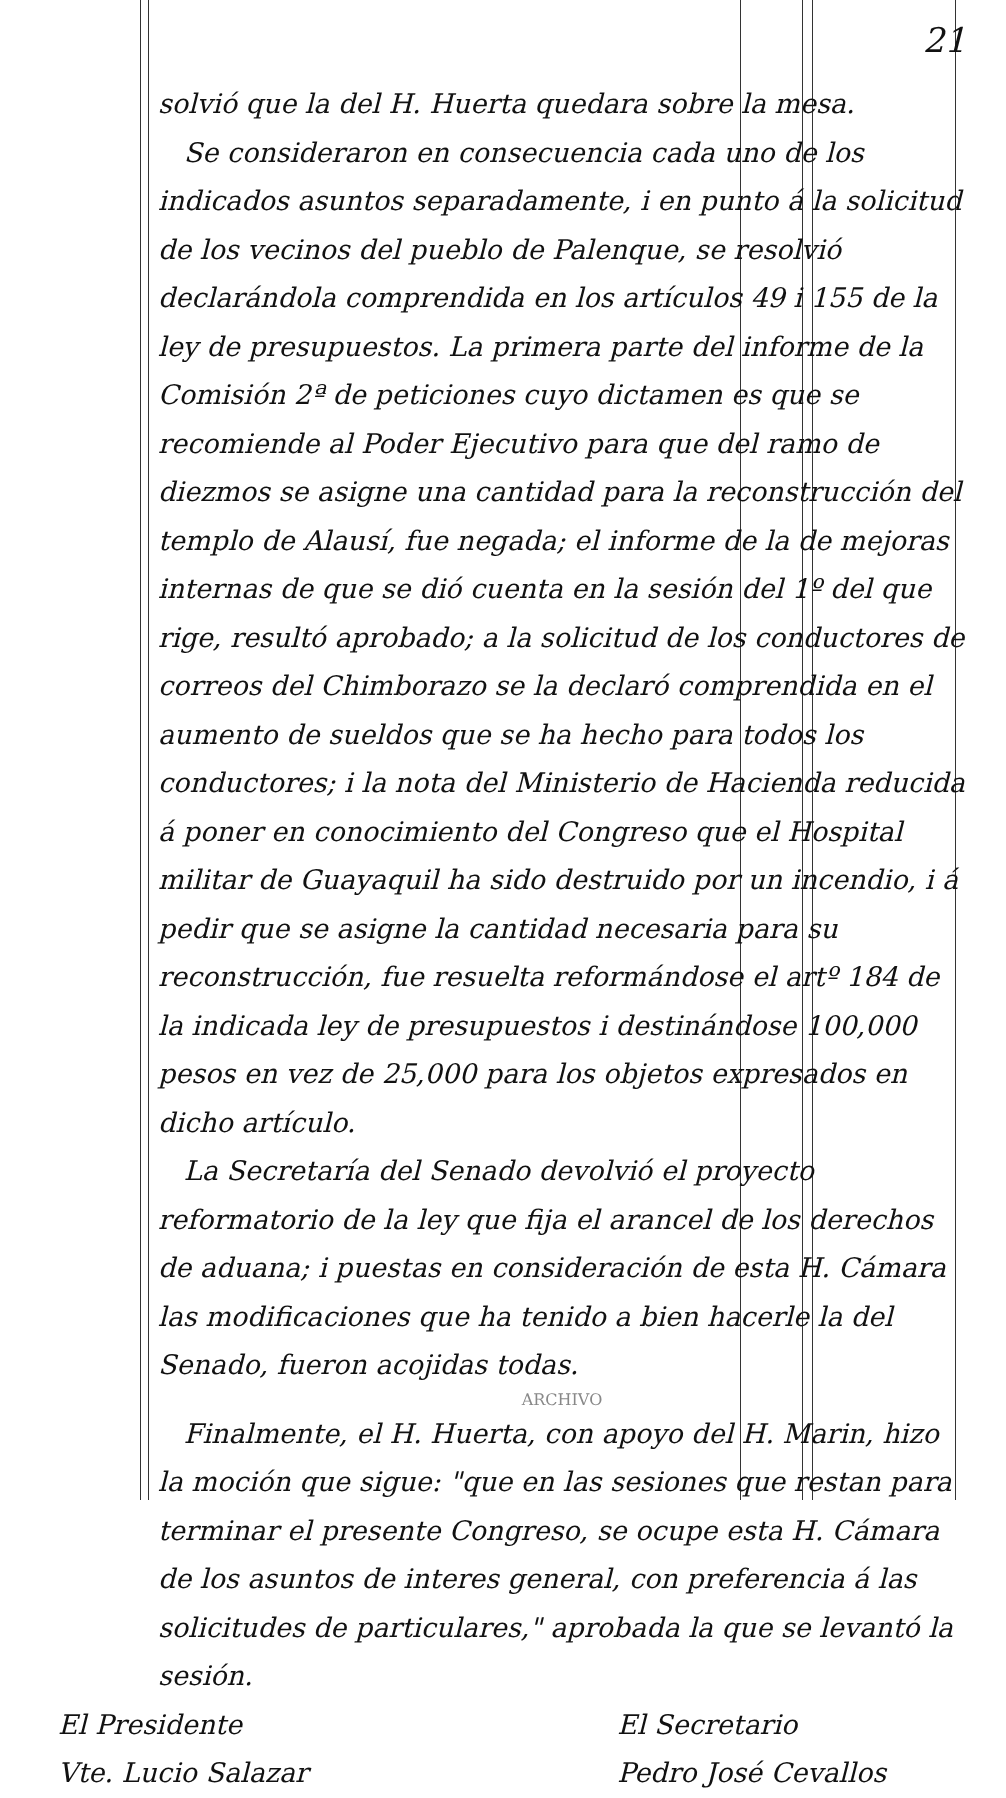21
solvió que la del H. Huerta quedara sobre la mesa.
Se consideraron en consecuencia cada uno de los indicados asuntos separadamente, i en punto á la solicitud de los vecinos del pueblo de Palenque, se resolvió declarándola comprendida en los artículos 49 i 155 de la ley de presupuestos. La primera parte del informe de la Comisión 2ª de peticiones cuyo dictamen es que se recomiende al Poder Ejecutivo para que del ramo de diezmos se asigne una cantidad para la reconstrucción del templo de Alausí, fue negada; el informe de la de mejoras internas de que se dió cuenta en la sesión del 1º del que rige, resultó aprobado; a la solicitud de los conductores de correos del Chimborazo se la declaró comprendida en el aumento de sueldos que se ha hecho para todos los conductores; i la nota del Ministerio de Hacienda reducida á poner en conocimiento del Congreso que el Hospital militar de Guayaquil ha sido destruido por un incendio, i á pedir que se asigne la cantidad necesaria para su reconstrucción, fue resuelta reformándose el artº 184 de la indicada ley de presupuestos i destinándose 100,000 pesos en vez de 25,000 para los objetos expresados en dicho artículo.
La Secretaría del Senado devolvió el proyecto reformatorio de la ley que fija el arancel de los derechos de aduana; i puestas en consideración de esta H. Cámara las modificaciones que ha tenido a bien hacerle la del Senado, fueron acojidas todas.
ARCHIVO
Finalmente, el H. Huerta, con apoyo del H. Marin, hizo la moción que sigue: "que en las sesiones que restan para terminar el presente Congreso, se ocupe esta H. Cámara de los asuntos de interes general, con preferencia á las solicitudes de particulares," aprobada la que se levantó la sesión.
El Presidente
Vte. Lucio Salazar
El Secretario
Pedro José Cevallos